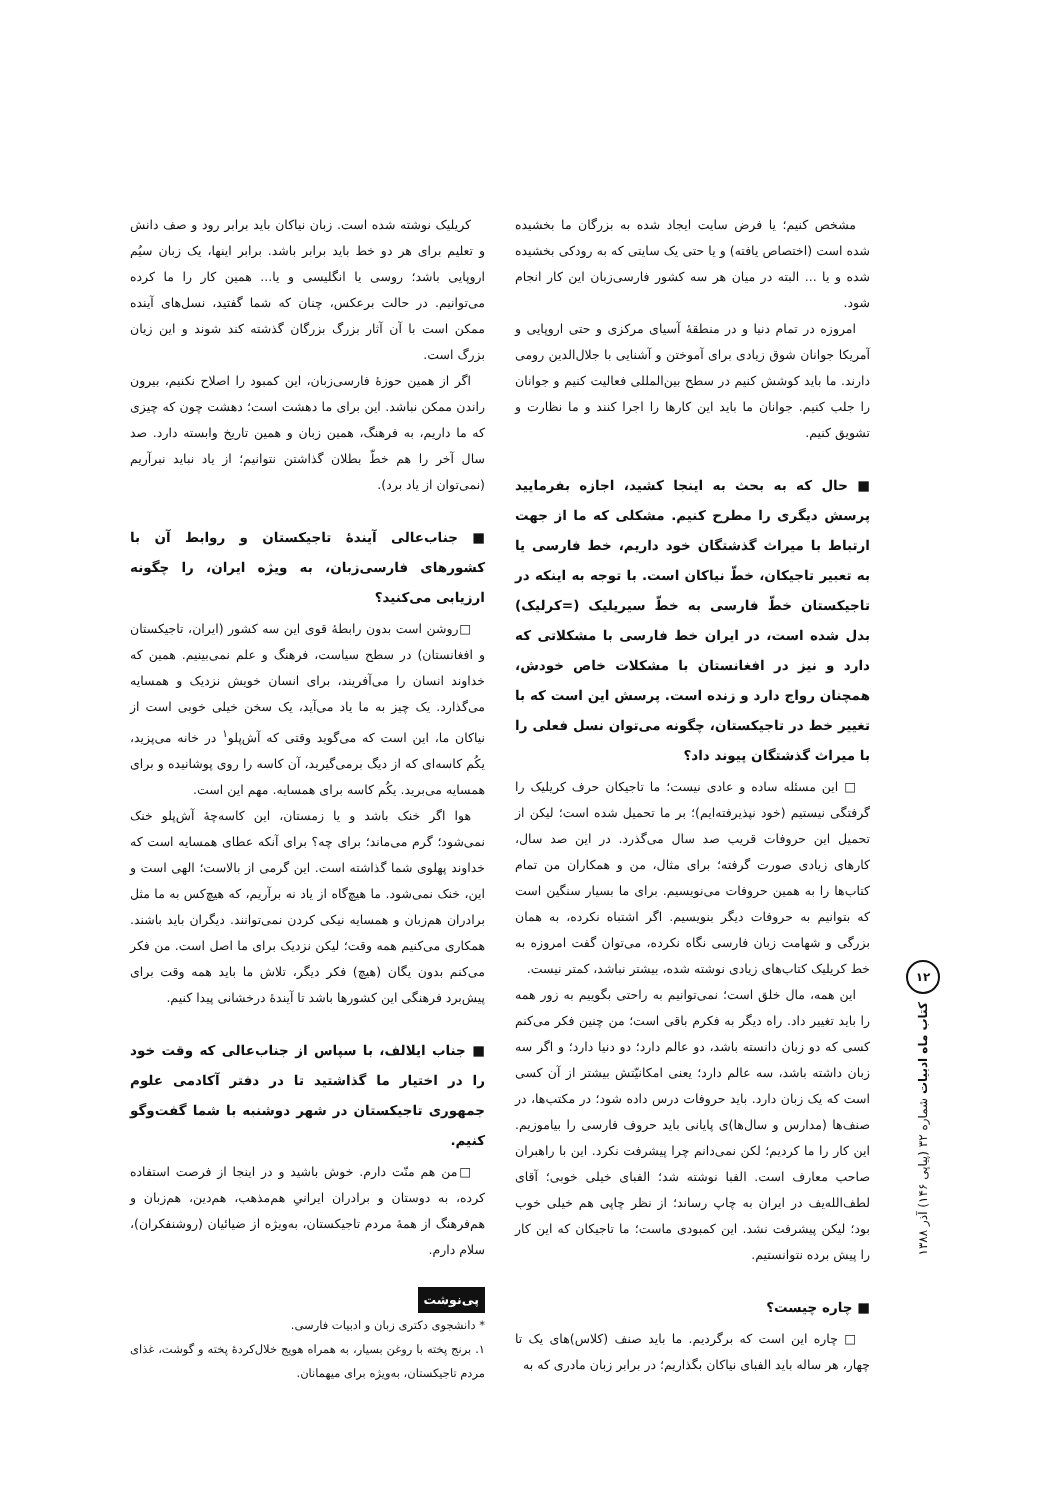۱۲
کتاب ماه ادبیات شماره ۳۲ (پیاپی ۱۴۶) آذر ۱۳۸۸
مشخص کنیم؛ یا فرض سایت ایجاد شده به بزرگان ما بخشیده شده است (اختصاص یافته) و یا حتی یک سایتی که به رودکی بخشیده شده و یا ... البته در میان هر سه کشور فارسی‌زبان این کار انجام شود.
امروزه در تمام دنیا و در منطقهٔ آسیای مرکزی و حتی اروپایی و آمریکا جوانان شوق زیادی برای آموختن و آشنایی با جلال‌الدین رومی دارند. ما باید کوشش کنیم در سطح بین‌المللی فعالیت کنیم و جوانان را جلب کنیم. جوانان ما باید این کارها را اجرا کنند و ما نظارت و تشویق کنیم.
■ حال که به بحث به اینجا کشید، اجازه بفرمایید پرسش دیگری را مطرح کنیم. مشکلی که ما از جهت ارتباط با میراث گذشتگان خود داریم، خط فارسی یا به تعبیر تاجیکان، خطّ نیاکان است. با توجه به اینکه در تاجیکستان خطّ فارسی به خطّ سیریلیک (=کرلیک) بدل شده است، در ایران خط فارسی با مشکلاتی که دارد و نیز در افغانستان با مشکلات خاص خودش، همچنان رواج دارد و زنده است. پرسش این است که با تغییر خط در تاجیکستان، چگونه می‌توان نسل فعلی را با میراث گذشتگان پیوند داد؟
□ این مسئله ساده و عادی نیست؛ ما تاجیکان حرف کریلیک را گرفتگی نیستیم (خود نپذیرفته‌ایم)؛ بر ما تحمیل شده است؛ لیکن از تحمیل این حروفات قریب صد سال می‌گذرد. در این صد سال، کارهای زیادی صورت گرفته؛ برای مثال، من و همکاران من تمام کتاب‌ها را به همین حروفات می‌نویسیم. برای ما بسیار سنگین است که بتوانیم به حروفات دیگر بنویسیم. اگر اشتباه نکرده، به همان بزرگی و شهامت زبان فارسی نگاه نکرده، می‌توان گفت امروزه به خط کریلیک کتاب‌های زیادی نوشته شده، بیشتر نباشد، کمتر نیست.
این همه، مال خلق است؛ نمی‌توانیم به راحتی بگوییم به زور همه را باید تغییر داد. راه دیگر به فکرم باقی است؛ من چنین فکر می‌کنم کسی که دو زبان دانسته باشد، دو عالم دارد؛ دو دنیا دارد؛ و اگر سه زبان داشته باشد، سه عالم دارد؛ یعنی امکانیّتش بیشتر از آن کسی است که یک زبان دارد. باید حروفات درس داده شود؛ در مکتب‌ها، در صنف‌ها (مدارس و سال‌ها)ی پایانی باید حروف فارسی را بیاموزیم. این کار را ما کردیم؛ لکن نمی‌دانم چرا پیشرفت نکرد. این با راهبران صاحب معارف است. الفبا نوشته شد؛ الفبای خیلی خوبی؛ آقای لطف‌الله‌یف در ایران به چاپ رساند؛ از نظر چاپی هم خیلی خوب بود؛ لیکن پیشرفت نشد. این کمبودی ماست؛ ما تاجیکان که این کار را پیش برده نتوانستیم.
■ چاره چیست؟
□ چاره این است که برگردیم. ما باید صنف (کلاس)های یک تا چهار، هر ساله باید الفبای نیاکان بگذاریم؛ در برابر زبان مادری که به
کریلیک نوشته شده است. زبان نیاکان باید برابر رود و صف دانش و تعلیم برای هر دو خط باید برابر باشد. برابر اینها، یک زبان سیُم اروپایی باشد؛ روسی یا انگلیسی و یا... همین کار را ما کرده می‌توانیم. در حالت برعکس، چنان که شما گفتید، نسل‌های آینده ممکن است با آن آثار بزرگ بزرگان گذشته کند شوند و این زیان بزرگ است.
اگر از همین حوزهٔ فارسی‌زبان، این کمبود را اصلاح نکنیم، بیرون راندن ممکن نباشد. این برای ما دهشت است؛ دهشت چون که چیزی که ما داریم، به فرهنگ، همین زبان و همین تاریخ وابسته دارد. صد سال آخر را هم خطّ بطلان گذاشتن نتوانیم؛ از یاد نباید نبرآریم (نمی‌توان از یاد برد).
■ جناب‌عالی آیندهٔ تاجیکستان و روابط آن با کشورهای فارسی‌زبان، به ویژه ایران، را چگونه ارزیابی می‌کنید؟
□روشن است بدون رابطهٔ قوی این سه کشور (ایران، تاجیکستان و افغانستان) در سطح سیاست، فرهنگ و علم نمی‌بینیم. همین که خداوند انسان را می‌آفریند، برای انسان خویش نزدیک و همسایه می‌گذارد. یک چیز به ما یاد می‌آید، یک سخن خیلی خوبی است از نیاکان ما، این است که می‌گوید وقتی که آش‌پلو<sup>۱</sup> در خانه می‌پزید، یکُم کاسه‌ای که از دیگ برمی‌گیرید، آن کاسه را روی پوشانیده و برای همسایه می‌برید. یکُم کاسه برای همسایه. مهم این است.
هوا اگر خنک باشد و یا زمستان، این کاسه‌چهٔ آش‌پلو خنک نمی‌شود؛ گرم می‌ماند؛ برای چه؟ برای آنکه عطای همسایه است که خداوند پهلوی شما گذاشته است. این گرمی از بالاست؛ الهی است و این، خنک نمی‌شود. ما هیچ‌گاه از یاد نه برآریم، که هیچ‌کس به ما مثل برادران هم‌زبان و همسایه نیکی کردن نمی‌توانند. دیگران باید باشند. همکاری می‌کنیم همه وقت؛ لیکن نزدیک برای ما اصل است. من فکر می‌کنم بدون یگان (هیچ) فکر دیگر، تلاش ما باید همه وقت برای پیش‌برد فرهنگی این کشورها باشد تا آیندهٔ درخشانی پیدا کنیم.
■ جناب ایلالف، با سپاس از جناب‌عالی که وقت خود را در اختیار ما گذاشتید تا در دفتر آکادمی علوم جمهوری تاجیکستان در شهر دوشنبه با شما گفت‌وگو کنیم.
□من هم منّت دارم. خوش باشید و در اینجا از فرصت استفاده کرده، به دوستان و برادران ایرانیِ هم‌مذهب، هم‌دین، هم‌زبان و هم‌فرهنگ از همهٔ مردم تاجیکستان، به‌ویژه از ضیائیان (روشنفکران)، سلام دارم.
پی‌نوشت
* دانشجوی دکتری زبان و ادبیات فارسی.
۱. برنج پخته با روغن بسیار، به همراه هویج خلال‌کردهٔ پخته و گوشت، غذای مردم تاجیکستان، به‌ویژه برای میهمانان.